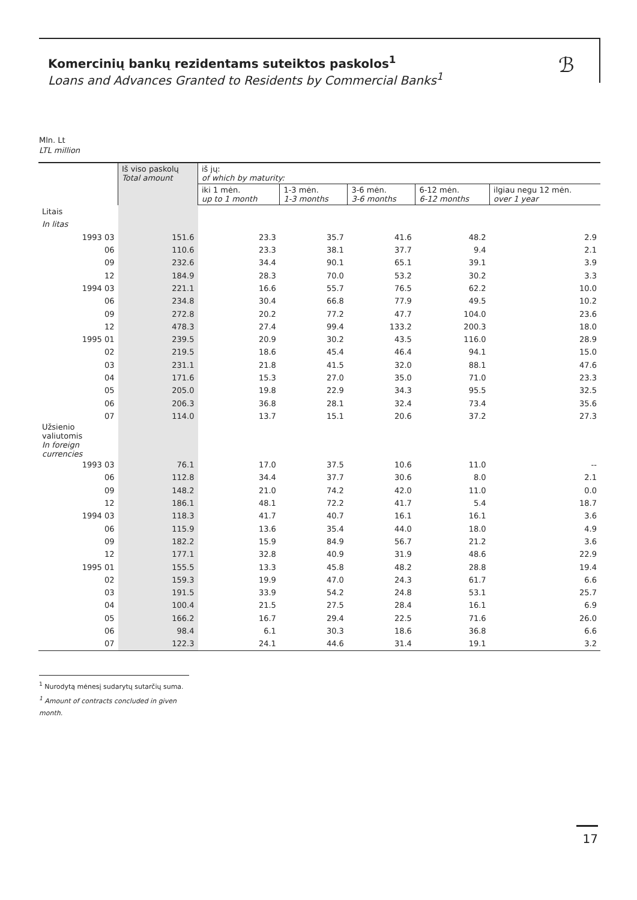Komercinių bankų rezidentams suteiktos paskolos<sup>1</sup>
Loans and Advances Granted to Residents by Commercial Banks<sup>1</sup>
ℬ
Mln. Lt
LTL million
| | Iš viso paskolų Total amount | iš jų: of which by maturity: | | | | |
| --- | --- | --- | --- | --- | --- | --- |
| | | iki 1 mėn. up to 1 month | 1-3 mėn. 1-3 months | 3-6 mėn. 3-6 months | 6-12 mėn. 6-12 months | ilgiau negu 12 mėn. over 1 year |
| Litais | | | | | | |
| In litas | | | | | | |
| 1993 03 | 151.6 | 23.3 | 35.7 | 41.6 | 48.2 | 2.9 |
| 06 | 110.6 | 23.3 | 38.1 | 37.7 | 9.4 | 2.1 |
| 09 | 232.6 | 34.4 | 90.1 | 65.1 | 39.1 | 3.9 |
| 12 | 184.9 | 28.3 | 70.0 | 53.2 | 30.2 | 3.3 |
| 1994 03 | 221.1 | 16.6 | 55.7 | 76.5 | 62.2 | 10.0 |
| 06 | 234.8 | 30.4 | 66.8 | 77.9 | 49.5 | 10.2 |
| 09 | 272.8 | 20.2 | 77.2 | 47.7 | 104.0 | 23.6 |
| 12 | 478.3 | 27.4 | 99.4 | 133.2 | 200.3 | 18.0 |
| 1995 01 | 239.5 | 20.9 | 30.2 | 43.5 | 116.0 | 28.9 |
| 02 | 219.5 | 18.6 | 45.4 | 46.4 | 94.1 | 15.0 |
| 03 | 231.1 | 21.8 | 41.5 | 32.0 | 88.1 | 47.6 |
| 04 | 171.6 | 15.3 | 27.0 | 35.0 | 71.0 | 23.3 |
| 05 | 205.0 | 19.8 | 22.9 | 34.3 | 95.5 | 32.5 |
| 06 | 206.3 | 36.8 | 28.1 | 32.4 | 73.4 | 35.6 |
| 07 | 114.0 | 13.7 | 15.1 | 20.6 | 37.2 | 27.3 |
| Užsienio valiutomis | | | | | | |
| In foreign currencies | | | | | | |
| 1993 03 | 76.1 | 17.0 | 37.5 | 10.6 | 11.0 | -- |
| 06 | 112.8 | 34.4 | 37.7 | 30.6 | 8.0 | 2.1 |
| 09 | 148.2 | 21.0 | 74.2 | 42.0 | 11.0 | 0.0 |
| 12 | 186.1 | 48.1 | 72.2 | 41.7 | 5.4 | 18.7 |
| 1994 03 | 118.3 | 41.7 | 40.7 | 16.1 | 16.1 | 3.6 |
| 06 | 115.9 | 13.6 | 35.4 | 44.0 | 18.0 | 4.9 |
| 09 | 182.2 | 15.9 | 84.9 | 56.7 | 21.2 | 3.6 |
| 12 | 177.1 | 32.8 | 40.9 | 31.9 | 48.6 | 22.9 |
| 1995 01 | 155.5 | 13.3 | 45.8 | 48.2 | 28.8 | 19.4 |
| 02 | 159.3 | 19.9 | 47.0 | 24.3 | 61.7 | 6.6 |
| 03 | 191.5 | 33.9 | 54.2 | 24.8 | 53.1 | 25.7 |
| 04 | 100.4 | 21.5 | 27.5 | 28.4 | 16.1 | 6.9 |
| 05 | 166.2 | 16.7 | 29.4 | 22.5 | 71.6 | 26.0 |
| 06 | 98.4 | 6.1 | 30.3 | 18.6 | 36.8 | 6.6 |
| 07 | 122.3 | 24.1 | 44.6 | 31.4 | 19.1 | 3.2 |
<sup>1</sup> Nurodytą mėnesį sudarytų sutarčių suma.
<sup>1</sup> Amount of contracts concluded in given month.
17